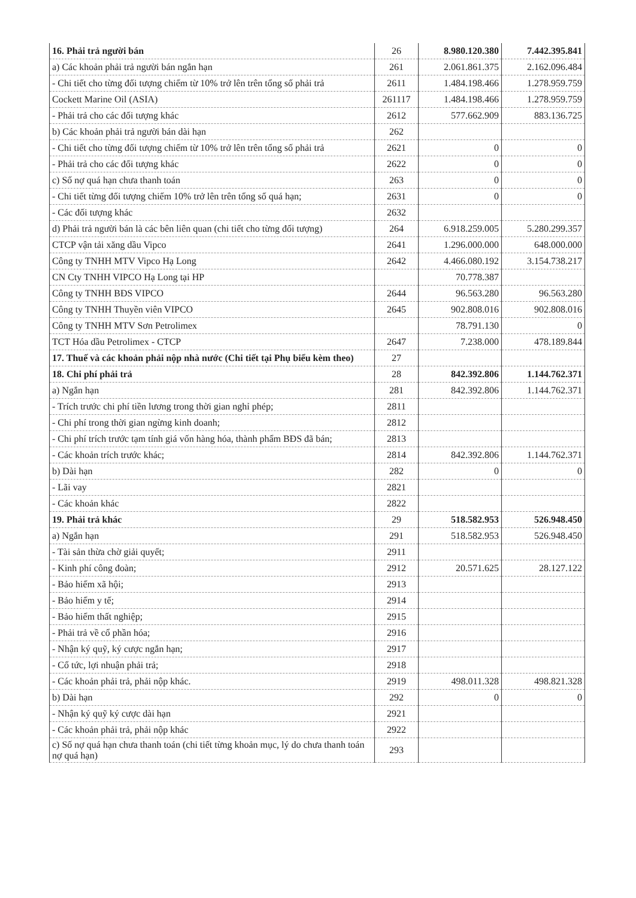| 16. Phải trả người bán | 26 | 8.980.120.380 | 7.442.395.841 |
| a) Các khoản phải trả người bán ngắn hạn | 261 | 2.061.861.375 | 2.162.096.484 |
| - Chi tiết cho từng đối tượng chiếm từ 10% trở lên trên tổng số phải trả | 2611 | 1.484.198.466 | 1.278.959.759 |
| Cockett Marine Oil (ASIA) | 261117 | 1.484.198.466 | 1.278.959.759 |
| - Phải trả cho các đối tượng khác | 2612 | 577.662.909 | 883.136.725 |
| b) Các khoản phải trả người bán dài hạn | 262 | | |
| - Chi tiết cho từng đối tượng chiếm từ 10% trở lên trên tổng số phải trả | 2621 | 0 | 0 |
| - Phải trả cho các đối tượng khác | 2622 | 0 | 0 |
| c) Số nợ quá hạn chưa thanh toán | 263 | 0 | 0 |
| - Chi tiết từng đối tượng chiếm 10% trở lên trên tổng số quá hạn; | 2631 | 0 | 0 |
| - Các đối tượng khác | 2632 | | |
| d) Phải trả người bán là các bên liên quan (chi tiết cho từng đối tượng) | 264 | 6.918.259.005 | 5.280.299.357 |
| CTCP vận tải xăng dầu Vipco | 2641 | 1.296.000.000 | 648.000.000 |
| Công ty TNHH MTV Vipco Hạ Long | 2642 | 4.466.080.192 | 3.154.738.217 |
| CN Cty TNHH VIPCO Hạ Long tại HP | | 70.778.387 | |
| Công ty TNHH BĐS VIPCO | 2644 | 96.563.280 | 96.563.280 |
| Công ty TNHH Thuyền viên VIPCO | 2645 | 902.808.016 | 902.808.016 |
| Công ty TNHH MTV Sơn Petrolimex | | 78.791.130 | 0 |
| TCT Hóa dầu Petrolimex - CTCP | 2647 | 7.238.000 | 478.189.844 |
| 17. Thuế và các khoản phải nộp nhà nước (Chi tiết tại Phụ biểu kèm theo) | 27 | | |
| 18. Chi phí phải trả | 28 | 842.392.806 | 1.144.762.371 |
| a) Ngắn hạn | 281 | 842.392.806 | 1.144.762.371 |
| - Trích trước chi phí tiền lương trong thời gian nghỉ phép; | 2811 | | |
| - Chi phí trong thời gian ngừng kinh doanh; | 2812 | | |
| - Chi phí trích trước tạm tính giá vốn hàng hóa, thành phẩm BĐS đã bán; | 2813 | | |
| - Các khoản trích trước khác; | 2814 | 842.392.806 | 1.144.762.371 |
| b) Dài hạn | 282 | 0 | 0 |
| - Lãi vay | 2821 | | |
| - Các khoản khác | 2822 | | |
| 19. Phải trả khác | 29 | 518.582.953 | 526.948.450 |
| a) Ngắn hạn | 291 | 518.582.953 | 526.948.450 |
| - Tài sản thừa chờ giải quyết; | 2911 | | |
| - Kinh phí công đoàn; | 2912 | 20.571.625 | 28.127.122 |
| - Bảo hiểm xã hội; | 2913 | | |
| - Bảo hiểm y tế; | 2914 | | |
| - Bảo hiểm thất nghiệp; | 2915 | | |
| - Phải trả về cổ phần hóa; | 2916 | | |
| - Nhận ký quỹ, ký cược ngắn hạn; | 2917 | | |
| - Cổ tức, lợi nhuận phải trả; | 2918 | | |
| - Các khoản phải trả, phải nộp khác. | 2919 | 498.011.328 | 498.821.328 |
| b) Dài hạn | 292 | 0 | 0 |
| - Nhận ký quỹ ký cược dài hạn | 2921 | | |
| - Các khoản phải trả, phải nộp khác | 2922 | | |
| c) Số nợ quá hạn chưa thanh toán (chi tiết từng khoản mục, lý do chưa thanh toán nợ quá hạn) | 293 | | |